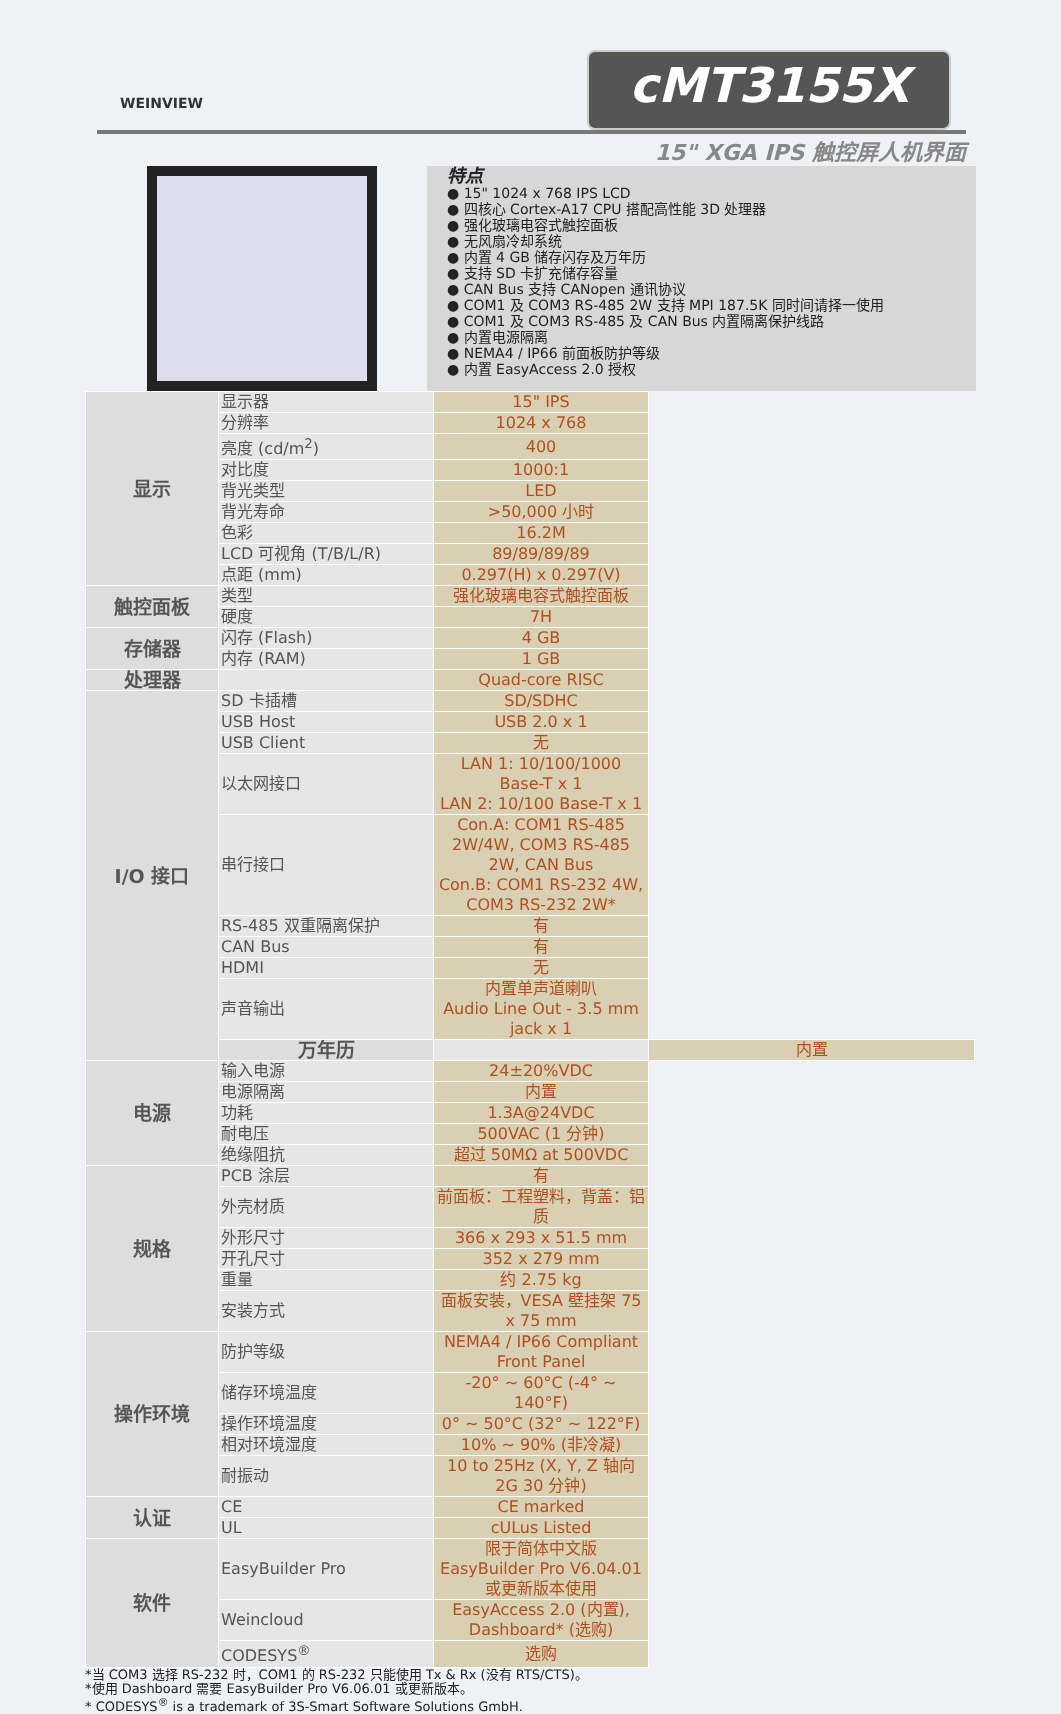WEINVIEW
cMT3155X
15" XGA IPS 触控屏人机界面
特点
● 15" 1024 x 768 IPS LCD
● 四核心 Cortex-A17 CPU 搭配高性能 3D 处理器
● 强化玻璃电容式触控面板
● 无风扇冷却系统
● 内置 4 GB 储存闪存及万年历
● 支持 SD 卡扩充储存容量
● CAN Bus 支持 CANopen 通讯协议
● COM1 及 COM3 RS-485 2W 支持 MPI 187.5K 同时间请择一使用
● COM1 及 COM3 RS-485 及 CAN Bus 内置隔离保护线路
● 内置电源隔离
● NEMA4 / IP66 前面板防护等级
● 内置 EasyAccess 2.0 授权
| 显示 | 显示器 | 15" IPS | |
| | 分辨率 | 1024 x 768 | |
| | 亮度 (cd/m<sup>2</sup>) | 400 | |
| | 对比度 | 1000:1 | |
| | 背光类型 | LED | |
| | 背光寿命 | >50,000 小时 | |
| | 色彩 | 16.2M | |
| | LCD 可视角 (T/B/L/R) | 89/89/89/89 | |
| | 点距 (mm) | 0.297(H) x 0.297(V) | |
| 触控面板 | 类型 | 强化玻璃电容式触控面板 | |
| | 硬度 | 7H | |
| 存储器 | 闪存 (Flash) | 4 GB | |
| | 内存 (RAM) | 1 GB | |
| 处理器 | | Quad-core RISC | |
| I/O 接口 | SD 卡插槽 | SD/SDHC | |
| | USB Host | USB 2.0 x 1 | |
| | USB Client | 无 | |
| | 以太网接口 | LAN 1: 10/100/1000 Base-T x 1 LAN 2: 10/100 Base-T x 1 | |
| | 串行接口 | Con.A: COM1 RS-485 2W/4W, COM3 RS-485 2W, CAN Bus Con.B: COM1 RS-232 4W, COM3 RS-232 2W* | |
| | RS-485 双重隔离保护 | 有 | |
| | CAN Bus | 有 | |
| | HDMI | 无 | |
| | 声音输出 | 内置单声道喇叭 Audio Line Out - 3.5 mm jack x 1 | |
| | 万年历 | | 内置 |
| 电源 | 输入电源 | 24±20%VDC | |
| | 电源隔离 | 内置 | |
| | 功耗 | 1.3A@24VDC | |
| | 耐电压 | 500VAC (1 分钟) | |
| | 绝缘阻抗 | 超过 50MΩ at 500VDC | |
| 规格 | PCB 涂层 | 有 | |
| | 外壳材质 | 前面板：工程塑料，背盖：铝质 | |
| | 外形尺寸 | 366 x 293 x 51.5 mm | |
| | 开孔尺寸 | 352 x 279 mm | |
| | 重量 | 约 2.75 kg | |
| | 安装方式 | 面板安装，VESA 壁挂架 75 x 75 mm | |
| 操作环境 | 防护等级 | NEMA4 / IP66 Compliant Front Panel | |
| | 储存环境温度 | -20° ~ 60°C (-4° ~ 140°F) | |
| | 操作环境温度 | 0° ~ 50°C (32° ~ 122°F) | |
| | 相对环境湿度 | 10% ~ 90% (非冷凝) | |
| | 耐振动 | 10 to 25Hz (X, Y, Z 轴向 2G 30 分钟) | |
| 认证 | CE | CE marked | |
| | UL | cULus Listed | |
| 软件 | EasyBuilder Pro | 限于简体中文版 EasyBuilder Pro V6.04.01 或更新版本使用 | |
| | Weincloud | EasyAccess 2.0 (内置), Dashboard* (选购) | |
| | CODESYS<sup>®</sup> | 选购 | |
*当 COM3 选择 RS-232 时，COM1 的 RS-232 只能使用 Tx & Rx (没有 RTS/CTS)。
*使用 Dashboard 需要 EasyBuilder Pro V6.06.01 或更新版本。
* CODESYS<sup>®</sup> is a trademark of 3S-Smart Software Solutions GmbH.